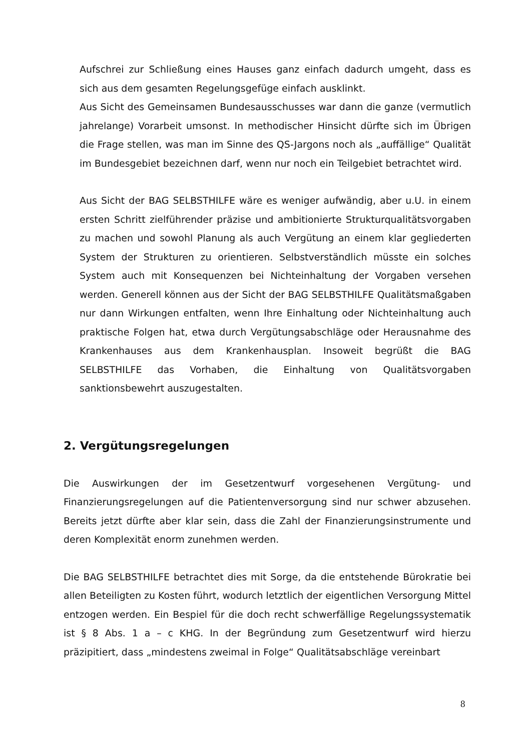Aufschrei zur Schließung eines Hauses ganz einfach dadurch umgeht, dass es sich aus dem gesamten Regelungsgefüge einfach ausklinkt.
Aus Sicht des Gemeinsamen Bundesausschusses war dann die ganze (vermutlich jahrelange) Vorarbeit umsonst. In methodischer Hinsicht dürfte sich im Übrigen die Frage stellen, was man im Sinne des QS-Jargons noch als „auffällige“ Qualität im Bundesgebiet bezeichnen darf, wenn nur noch ein Teilgebiet betrachtet wird.
Aus Sicht der BAG SELBSTHILFE wäre es weniger aufwändig, aber u.U. in einem ersten Schritt zielführender präzise und ambitionierte Strukturqualitätsvorgaben zu machen und sowohl Planung als auch Vergütung an einem klar gegliederten System der Strukturen zu orientieren. Selbstverständlich müsste ein solches System auch mit Konsequenzen bei Nichteinhaltung der Vorgaben versehen werden. Generell können aus der Sicht der BAG SELBSTHILFE Qualitätsmaßgaben nur dann Wirkungen entfalten, wenn Ihre Einhaltung oder Nichteinhaltung auch praktische Folgen hat, etwa durch Vergütungsabschläge oder Herausnahme des Krankenhauses aus dem Krankenhausplan. Insoweit begrüßt die BAG SELBSTHILFE das Vorhaben, die Einhaltung von Qualitätsvorgaben sanktionsbewehrt auszugestalten.
2. Vergütungsregelungen
Die Auswirkungen der im Gesetzentwurf vorgesehenen Vergütung- und Finanzierungsregelungen auf die Patientenversorgung sind nur schwer abzusehen. Bereits jetzt dürfte aber klar sein, dass die Zahl der Finanzierungsinstrumente und deren Komplexität enorm zunehmen werden.
Die BAG SELBSTHILFE betrachtet dies mit Sorge, da die entstehende Bürokratie bei allen Beteiligten zu Kosten führt, wodurch letztlich der eigentlichen Versorgung Mittel entzogen werden. Ein Bespiel für die doch recht schwerfällige Regelungssystematik ist § 8 Abs. 1 a – c KHG. In der Begründung zum Gesetzentwurf wird hierzu präzipitiert, dass „mindestens zweimal in Folge“ Qualitätsabschläge vereinbart
8